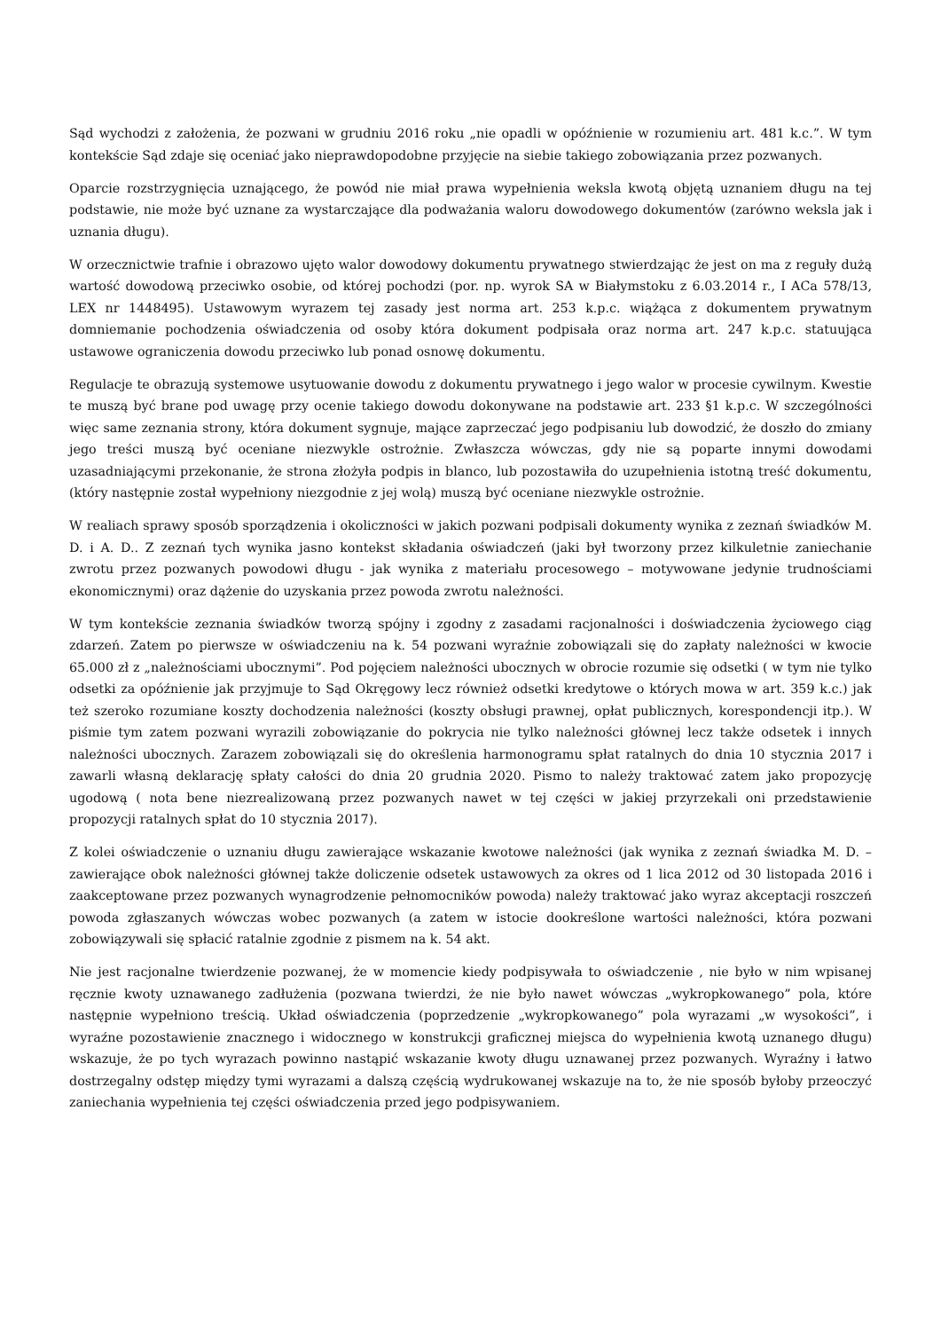Sąd wychodzi z założenia, że pozwani w grudniu 2016 roku „nie opadli w opóźnienie w rozumieniu art. 481 k.c.”. W tym kontekście Sąd zdaje się oceniać jako nieprawdopodobne przyjęcie na siebie takiego zobowiązania przez pozwanych.
Oparcie rozstrzygnięcia uznającego, że powód nie miał prawa wypełnienia weksla kwotą objętą uznaniem długu na tej podstawie, nie może być uznane za wystarczające dla podważania waloru dowodowego dokumentów (zarówno weksla jak i uznania długu).
W orzecznictwie trafnie i obrazowo ujęto walor dowodowy dokumentu prywatnego stwierdzając że jest on ma z reguły dużą wartość dowodową przeciwko osobie, od której pochodzi (por. np. wyrok SA w Białymstoku z 6.03.2014 r., I ACa 578/13, LEX nr 1448495). Ustawowym wyrazem tej zasady jest norma art. 253 k.p.c. wiążąca z dokumentem prywatnym domniemanie pochodzenia oświadczenia od osoby która dokument podpisała oraz norma art. 247 k.p.c. statuująca ustawowe ograniczenia dowodu przeciwko lub ponad osnowę dokumentu.
Regulacje te obrazują systemowe usytuowanie dowodu z dokumentu prywatnego i jego walor w procesie cywilnym. Kwestie te muszą być brane pod uwagę przy ocenie takiego dowodu dokonywane na podstawie art. 233 §1 k.p.c. W szczególności więc same zeznania strony, która dokument sygnuje, mające zaprzeczać jego podpisaniu lub dowodzić, że doszło do zmiany jego treści muszą być oceniane niezwykle ostrożnie. Zwłaszcza wówczas, gdy nie są poparte innymi dowodami uzasadniającymi przekonanie, że strona złożyła podpis in blanco, lub pozostawiła do uzupełnienia istotną treść dokumentu,(który następnie został wypełniony niezgodnie z jej wolą) muszą być oceniane niezwykle ostrożnie.
W realiach sprawy sposób sporządzenia i okoliczności w jakich pozwani podpisali dokumenty wynika z zeznań świadków M. D. i A. D.. Z zeznań tych wynika jasno kontekst składania oświadczeń (jaki był tworzony przez kilkuletnie zaniechanie zwrotu przez pozwanych powodowi długu - jak wynika z materiału procesowego – motywowane jedynie trudnościami ekonomicznymi) oraz dążenie do uzyskania przez powoda zwrotu należności.
W tym kontekście zeznania świadków tworzą spójny i zgodny z zasadami racjonalności i doświadczenia życiowego ciąg zdarzeń. Zatem po pierwsze w oświadczeniu na k. 54 pozwani wyraźnie zobowiązali się do zapłaty należności w kwocie 65.000 zł z „należnościami ubocznymi”. Pod pojęciem należności ubocznych w obrocie rozumie się odsetki ( w tym nie tylko odsetki za opóźnienie jak przyjmuje to Sąd Okręgowy lecz również odsetki kredytowe o których mowa w art. 359 k.c.) jak też szeroko rozumiane koszty dochodzenia należności (koszty obsługi prawnej, opłat publicznych, korespondencji itp.). W piśmie tym zatem pozwani wyrazili zobowiązanie do pokrycia nie tylko należności głównej lecz także odsetek i innych należności ubocznych. Zarazem zobowiązali się do określenia harmonogramu spłat ratalnych do dnia 10 stycznia 2017 i zawarli własną deklarację spłaty całości do dnia 20 grudnia 2020. Pismo to należy traktować zatem jako propozycję ugodową ( nota bene niezrealizowaną przez pozwanych nawet w tej części w jakiej przyrzekali oni przedstawienie propozycji ratalnych spłat do 10 stycznia 2017).
Z kolei oświadczenie o uznaniu długu zawierające wskazanie kwotowe należności (jak wynika z zeznań świadka M. D. – zawierające obok należności głównej także doliczenie odsetek ustawowych za okres od 1 lica 2012 od 30 listopada 2016 i zaakceptowane przez pozwanych wynagrodzenie pełnomocników powoda) należy traktować jako wyraz akceptacji roszczeń powoda zgłaszanych wówczas wobec pozwanych (a zatem w istocie dookreślone wartości należności, która pozwani zobowiązywali się spłacić ratalnie zgodnie z pismem na k. 54 akt.
Nie jest racjonalne twierdzenie pozwanej, że w momencie kiedy podpisywała to oświadczenie , nie było w nim wpisanej ręcznie kwoty uznawanego zadłużenia (pozwana twierdzi, że nie było nawet wówczas „wykropkowanego” pola, które następnie wypełniono treścią. Układ oświadczenia (poprzedzenie „wykropkowanego” pola wyrazami „w wysokości”, i wyraźne pozostawienie znacznego i widocznego w konstrukcji graficznej miejsca do wypełnienia kwotą uznanego długu) wskazuje, że po tych wyrazach powinno nastąpić wskazanie kwoty długu uznawanej przez pozwanych. Wyraźny i łatwo dostrzegalny odstęp między tymi wyrazami a dalszą częścią wydrukowanej wskazuje na to, że nie sposób byłoby przeoczyć zaniechania wypełnienia tej części oświadczenia przed jego podpisywaniem.